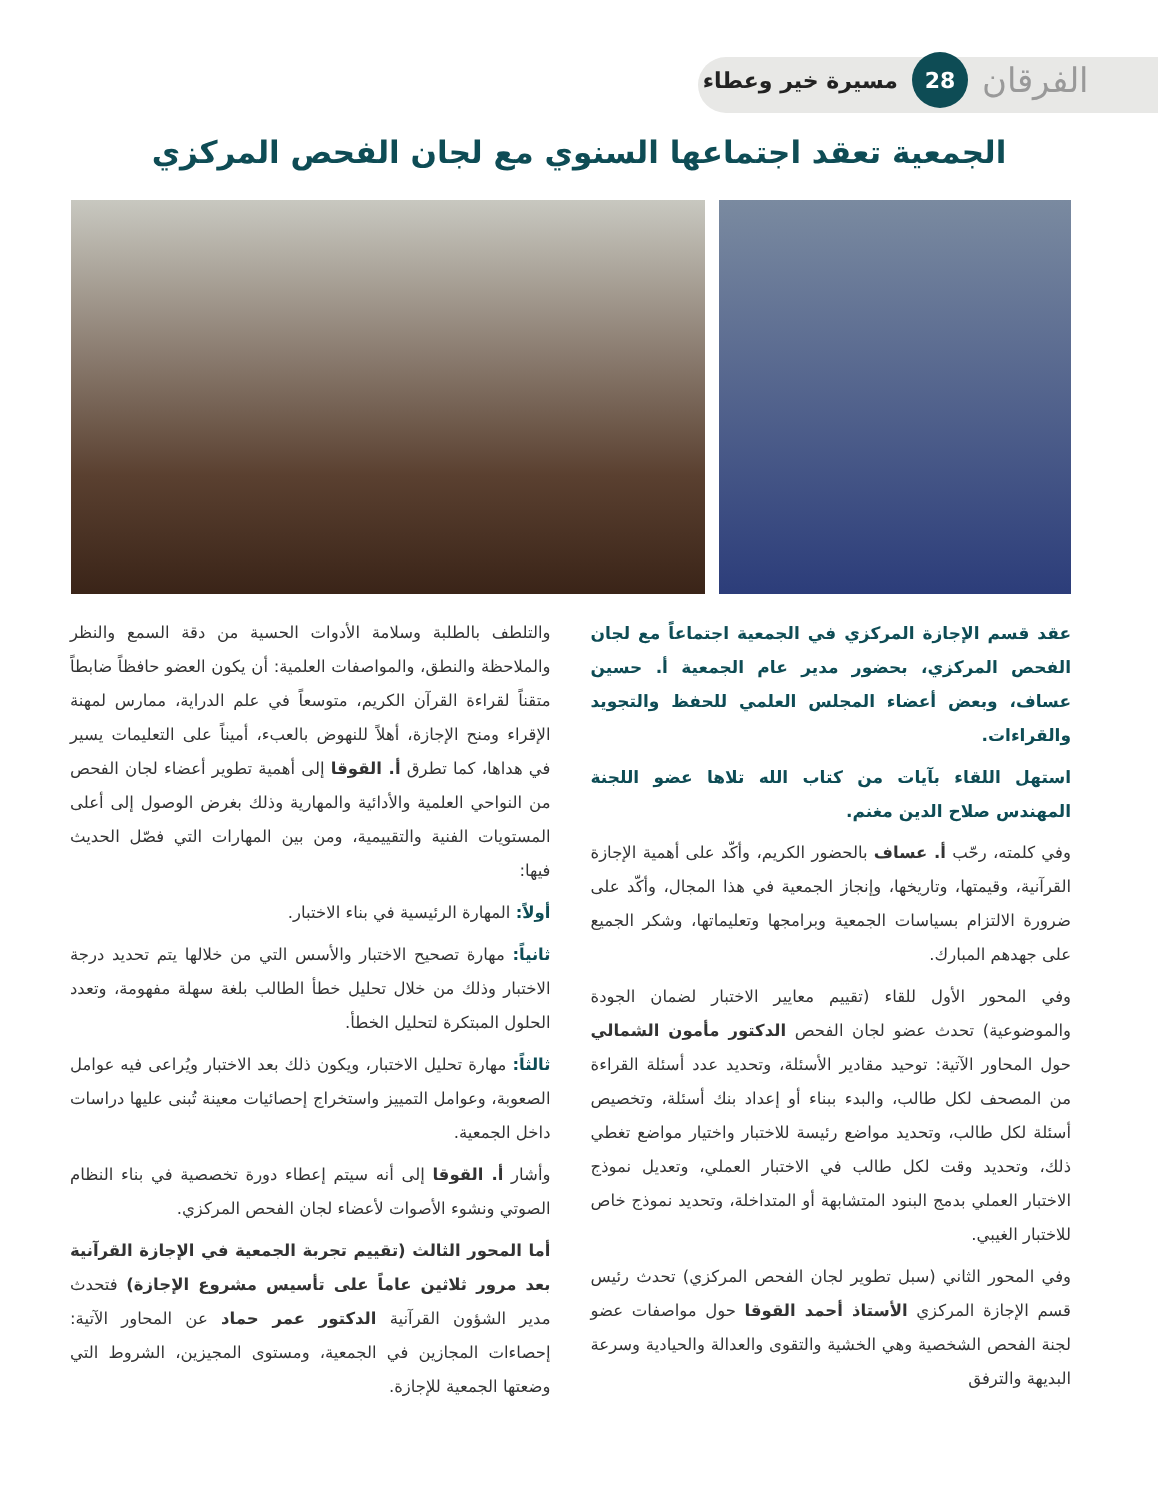الفرقان 28 مسيرة خير وعطاء
الجمعية تعقد اجتماعها السنوي مع لجان الفحص المركزي
عقد قسم الإجازة المركزي في الجمعية اجتماعاً مع لجان الفحص المركزي، بحضور مدير عام الجمعية أ. حسين عساف، وبعض أعضاء المجلس العلمي للحفظ والتجويد والقراءات.
استهل اللقاء بآيات من كتاب الله تلاها عضو اللجنة المهندس صلاح الدين مغنم.
وفي كلمته، رحّب أ. عساف بالحضور الكريم، وأكّد على أهمية الإجازة القرآنية، وقيمتها، وتاريخها، وإنجاز الجمعية في هذا المجال، وأكّد على ضرورة الالتزام بسياسات الجمعية وبرامجها وتعليماتها، وشكر الجميع على جهدهم المبارك.
وفي المحور الأول للقاء (تقييم معايير الاختبار لضمان الجودة والموضوعية) تحدث عضو لجان الفحص الدكتور مأمون الشمالي حول المحاور الآتية: توحيد مقادير الأسئلة، وتحديد عدد أسئلة القراءة من المصحف لكل طالب، والبدء ببناء أو إعداد بنك أسئلة، وتخصيص أسئلة لكل طالب، وتحديد مواضع رئيسة للاختبار واختيار مواضع تغطي ذلك، وتحديد وقت لكل طالب في الاختبار العملي، وتعديل نموذج الاختبار العملي بدمج البنود المتشابهة أو المتداخلة، وتحديد نموذج خاص للاختبار الغيبي.
وفي المحور الثاني (سبل تطوير لجان الفحص المركزي) تحدث رئيس قسم الإجازة المركزي الأستاذ أحمد القوقا حول مواصفات عضو لجنة الفحص الشخصية وهي الخشية والتقوى والعدالة والحيادية وسرعة البديهة والترفق
والتلطف بالطلبة وسلامة الأدوات الحسية من دقة السمع والنظر والملاحظة والنطق، والمواصفات العلمية: أن يكون العضو حافظاً ضابطاً متقناً لقراءة القرآن الكريم، متوسعاً في علم الدراية، ممارس لمهنة الإقراء ومنح الإجازة، أهلاً للنهوض بالعبء، أميناً على التعليمات يسير في هداها، كما تطرق أ. القوقا إلى أهمية تطوير أعضاء لجان الفحص من النواحي العلمية والأدائية والمهارية وذلك بغرض الوصول إلى أعلى المستويات الفنية والتقييمية، ومن بين المهارات التي فصّل الحديث فيها:
أولاً: المهارة الرئيسية في بناء الاختبار.
ثانياً: مهارة تصحيح الاختبار والأسس التي من خلالها يتم تحديد درجة الاختبار وذلك من خلال تحليل خطأ الطالب بلغة سهلة مفهومة، وتعدد الحلول المبتكرة لتحليل الخطأ.
ثالثاً: مهارة تحليل الاختبار، ويكون ذلك بعد الاختبار ويُراعى فيه عوامل الصعوبة، وعوامل التمييز واستخراج إحصائيات معينة تُبنى عليها دراسات داخل الجمعية.
وأشار أ. القوقا إلى أنه سيتم إعطاء دورة تخصصية في بناء النظام الصوتي ونشوء الأصوات لأعضاء لجان الفحص المركزي.
أما المحور الثالث (تقييم تجربة الجمعية في الإجازة القرآنية بعد مرور ثلاثين عاماً على تأسيس مشروع الإجازة) فتحدث مدير الشؤون القرآنية الدكتور عمر حماد عن المحاور الآتية: إحصاءات المجازين في الجمعية، ومستوى المجيزين، الشروط التي وضعتها الجمعية للإجازة.